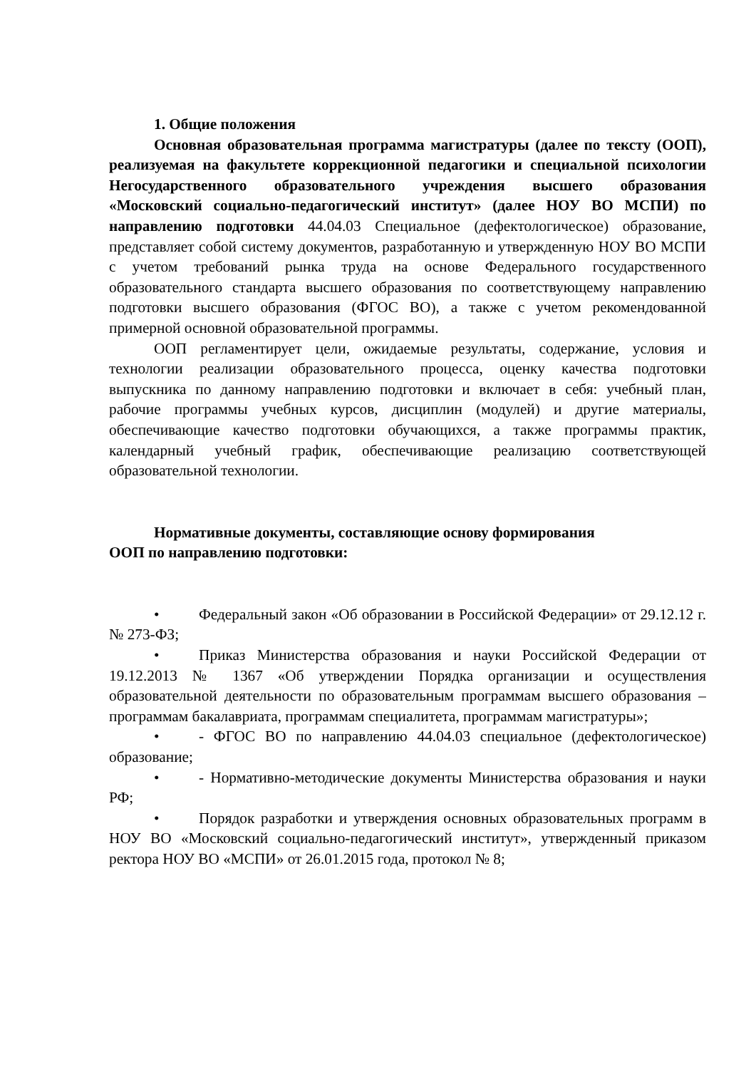1. Общие положения
Основная образовательная программа магистратуры (далее по тексту (ООП), реализуемая на факультете коррекционной педагогики и специальной психологии Негосударственного образовательного учреждения высшего образования «Московский социально-педагогический институт» (далее НОУ ВО МСПИ) по направлению подготовки 44.04.03 Специальное (дефектологическое) образование, представляет собой системy документов, разработанную и утвержденную НОУ ВО МСПИ с учетом требований рынка труда на основе Федерального государственного образовательного стандарта высшего образования по соответствующему направлению подготовки высшего образования (ФГОС ВО), а также с учетом рекомендованной примерной основной образовательной программы.
ООП регламентирует цели, ожидаемые результаты, содержание, условия и технологии реализации образовательного процесса, оценку качества подготовки выпускника по данному направлению подготовки и включает в себя: учебный план, рабочие программы учебных курсов, дисциплин (модулей) и другие материалы, обеспечивающие качество подготовки обучающихся, а также программы практик, календарный учебный график, обеспечивающие реализацию соответствующей образовательной технологии.
Нормативные документы, составляющие основу формирования
ООП по направлению подготовки:
• Федеральный закон «Об образовании в Российской Федерации» от 29.12.12 г.№ 273-ФЗ;
• Приказ Министерства образования и науки Российской Федерации от 19.12.2013 № 1367 «Об утверждении Порядка организации и осуществления образовательной деятельности по образовательным программам высшего образования – программам бакалавриата, программам специалитета, программам магистратуры»;
• - ФГОС ВО по направлению 44.04.03 специальное (дефектологическое) образование;
• - Нормативно-методические документы Министерства образования и науки РФ;
• Порядок разработки и утверждения основных образовательных программ в НОУ ВО «Московский социально-педагогический институт», утвержденный приказом ректора НОУ ВО «МСПИ» от 26.01.2015 года, протокол № 8;